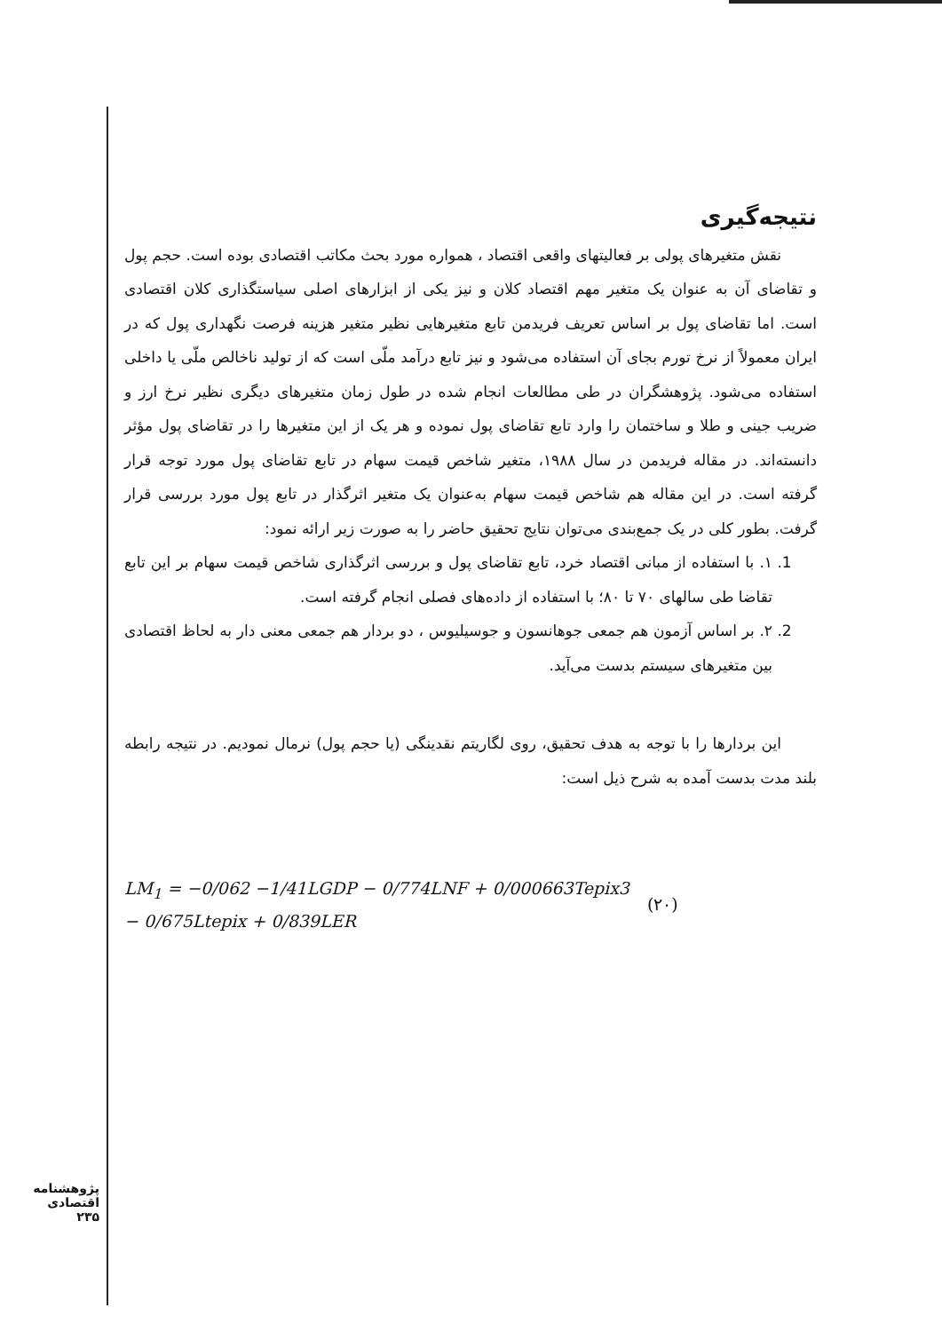نتیجه‌گیری
نقش متغیرهای پولی بر فعالیتهای واقعی اقتصاد ، همواره مورد بحث مکاتب اقتصادی بوده است. حجم پول و تقاضای آن به عنوان یک متغیر مهم اقتصاد کلان و نیز یکی از ابزارهای اصلی سیاستگذاری کلان اقتصادی است. اما تقاضای پول بر اساس تعریف فریدمن تابع متغیرهایی نظیر متغیر هزینه فرصت نگهداری پول که در ایران معمولاً از نرخ تورم بجای آن استفاده می‌شود و نیز تابع درآمد ملّی است که از تولید ناخالص ملّی یا داخلی استفاده می‌شود. پژوهشگران در طی مطالعات انجام شده در طول زمان متغیرهای دیگری نظیر نرخ ارز و ضریب جینی و طلا و ساختمان را وارد تابع تقاضای پول نموده و هر یک از این متغیرها را در تقاضای پول مؤثر دانسته‌اند. در مقاله فریدمن در سال ۱۹۸۸، متغیر شاخص قیمت سهام در تابع تقاضای پول مورد توجه قرار گرفته است. در این مقاله هم شاخص قیمت سهام به‌عنوان یک متغیر اثرگذار در تابع پول مورد بررسی قرار گرفت. بطور کلی در یک جمع‌بندی می‌توان نتایج تحقیق حاضر را به صورت زیر ارائه نمود:
1. ۱. با استفاده از مبانی اقتصاد خرد، تابع تقاضای پول و بررسی اثرگذاری شاخص قیمت سهام بر این تابع تقاضا طی سالهای ۷۰ تا ۸۰؛ با استفاده از داده‌های فصلی انجام گرفته است.
2. ۲. بر اساس آزمون هم جمعی جوهانسون و جوسیلیوس ، دو بردار هم جمعی معنی دار به لحاظ اقتصادی بین متغیرهای سیستم بدست می‌آید.
این بردارها را با توجه به هدف تحقیق، روی لگاریتم نقدینگی (یا حجم پول) نرمال نمودیم. در نتیجه رابطه بلند مدت بدست آمده به شرح ذیل است:
LM<sub>1</sub> = −0/062 −1/41LGDP − 0/774LNF + 0/000663Tepix3
− 0/675Ltepix + 0/839LER
(۲۰)
پژوهشنامه اقتصادی
۲۳۵